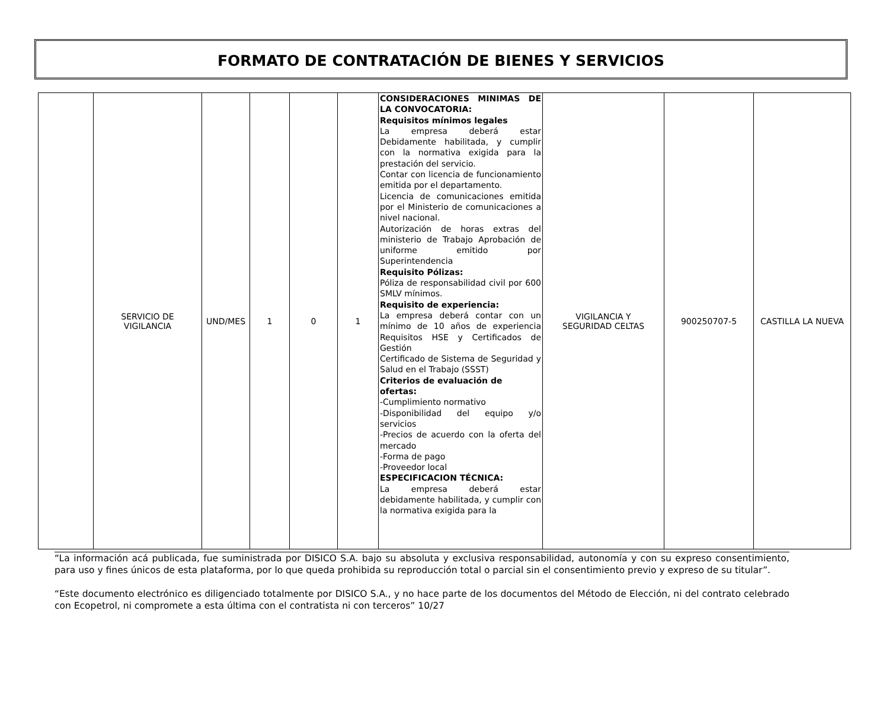FORMATO DE CONTRATACIÓN DE BIENES Y SERVICIOS
| | SERVICIO DE VIGILANCIA | UND/MES | 1 | 0 | 1 | CONSIDERACIONES MINIMAS DE LA CONVOCATORIA: Requisitos mínimos legales La empresa deberá estar Debidamente habilitada, y cumplir con la normativa exigida para la prestación del servicio. Contar con licencia de funcionamiento emitida por el departamento. Licencia de comunicaciones emitida por el Ministerio de comunicaciones a nivel nacional. Autorización de horas extras del ministerio de Trabajo Aprobación de uniforme emitido por Superintendencia Requisito Pólizas: Póliza de responsabilidad civil por 600 SMLV mínimos. Requisito de experiencia: La empresa deberá contar con un mínimo de 10 años de experiencia Requisitos HSE y Certificados de Gestión Certificado de Sistema de Seguridad y Salud en el Trabajo (SSST) Criterios de evaluación de ofertas: -Cumplimiento normativo -Disponibilidad del equipo y/o servicios -Precios de acuerdo con la oferta del mercado -Forma de pago -Proveedor local ESPECIFICACION TÉCNICA: La empresa deberá estar debidamente habilitada, y cumplir con la normativa exigida para la | VIGILANCIA Y SEGURIDAD CELTAS | 900250707-5 | CASTILLA LA NUEVA |
“La información acá publicada, fue suministrada por DISICO S.A. bajo su absoluta y exclusiva responsabilidad, autonomía y con su expreso consentimiento, para uso y fines únicos de esta plataforma, por lo que queda prohibida su reproducción total o parcial sin el consentimiento previo y expreso de su titular”.
“Este documento electrónico es diligenciado totalmente por DISICO S.A., y no hace parte de los documentos del Método de Elección, ni del contrato celebrado con Ecopetrol, ni compromete a esta última con el contratista ni con terceros” 10/27